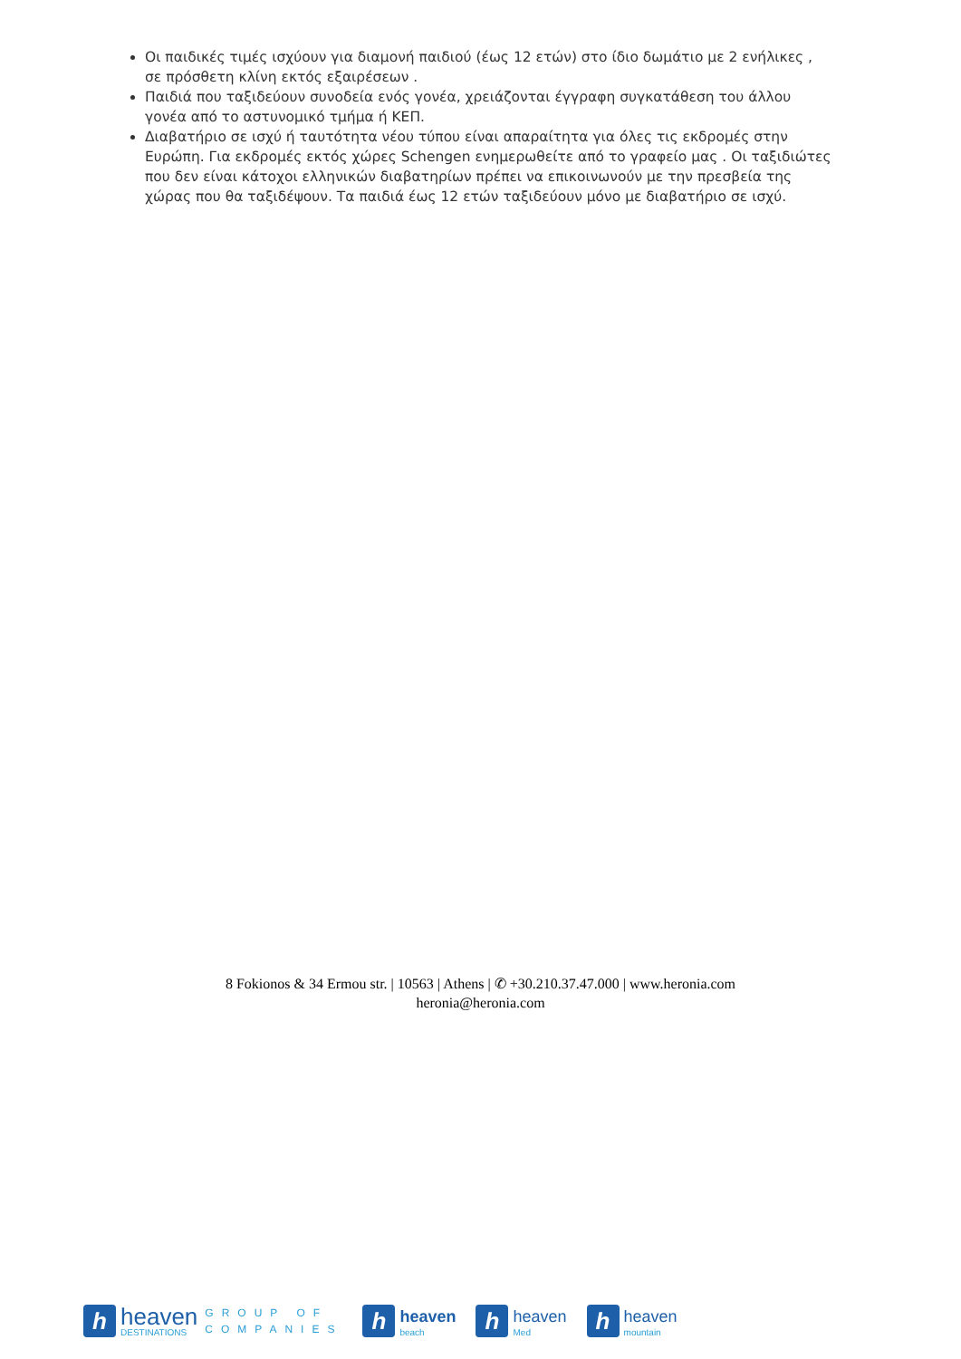Οι παιδικές τιμές ισχύουν για διαμονή παιδιού (έως 12 ετών) στο ίδιο δωμάτιο με 2 ενήλικες , σε πρόσθετη κλίνη εκτός εξαιρέσεων .
Παιδιά που ταξιδεύουν συνοδεία ενός γονέα, χρειάζονται έγγραφη συγκατάθεση του άλλου γονέα από το αστυνομικό τμήμα ή ΚΕΠ.
Διαβατήριο σε ισχύ ή ταυτότητα νέου τύπου είναι απαραίτητα για όλες τις εκδρομές στην Ευρώπη. Για εκδρομές εκτός χώρες Schengen ενημερωθείτε από το γραφείο μας . Οι ταξιδιώτες που δεν είναι κάτοχοι ελληνικών διαβατηρίων πρέπει να επικοινωνούν με την πρεσβεία της χώρας που θα ταξιδέψουν. Τα παιδιά έως 12 ετών ταξιδεύουν μόνο με διαβατήριο σε ισχύ.
8 Fokionos & 34 Ermou str. | 10563 | Athens | ✆ +30.210.37.47.000 | www.heronia.com
heronia@heronia.com
h
heaven
DESTINATIONS
GROUP OF
COMPANIES
h
heaven
beach
h
heaven
Med
h
heaven
mountain